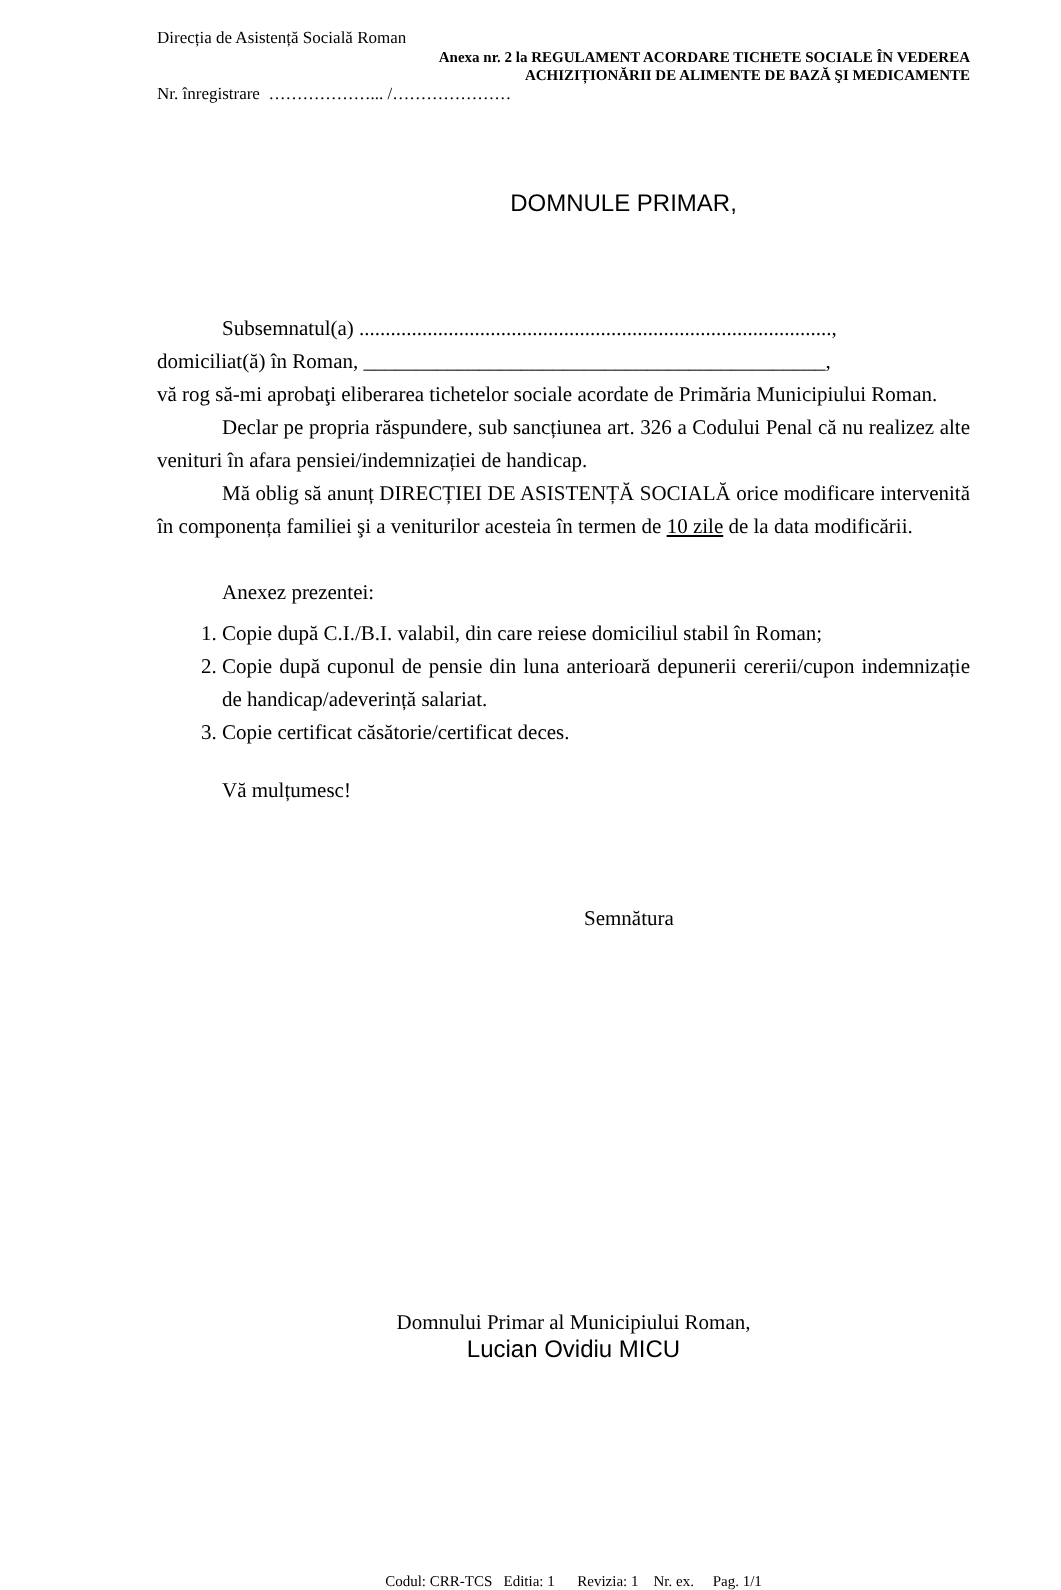Direcția de Asistență Socială Roman
Anexa nr. 2 la REGULAMENT ACORDARE TICHETE SOCIALE ÎN VEDEREA
ACHIZIȚIONĂRII DE ALIMENTE DE BAZĂ ŞI MEDICAMENTE
Nr. înregistrare ………………... /…………………
DOMNULE PRIMAR,
Subsemnatul(a) ..........................................................................................,
domiciliat(ă) în Roman, ____________________________________________,
vă rog să-mi aprobaţi eliberarea tichetelor sociale acordate de Primăria Municipiului Roman.
Declar pe propria răspundere, sub sancțiunea art. 326 a Codului Penal că nu realizez alte venituri în afara pensiei/indemnizației de handicap.
Mă oblig să anunț DIRECȚIEI DE ASISTENȚĂ SOCIALĂ orice modificare intervenită în componența familiei şi a veniturilor acesteia în termen de 10 zile de la data modificării.
Anexez prezentei:
1. Copie după C.I./B.I. valabil, din care reiese domiciliul stabil în Roman;
2. Copie după cuponul de pensie din luna anterioară depunerii cererii/cupon indemnizație de handicap/adeverință salariat.
3. Copie certificat căsătorie/certificat deces.
Vă mulțumesc!
Semnătura
Domnului Primar al Municipiului Roman,
Lucian Ovidiu MICU
Codul: CRR-TCS Editia: 1 Revizia: 1 Nr. ex. Pag. 1/1